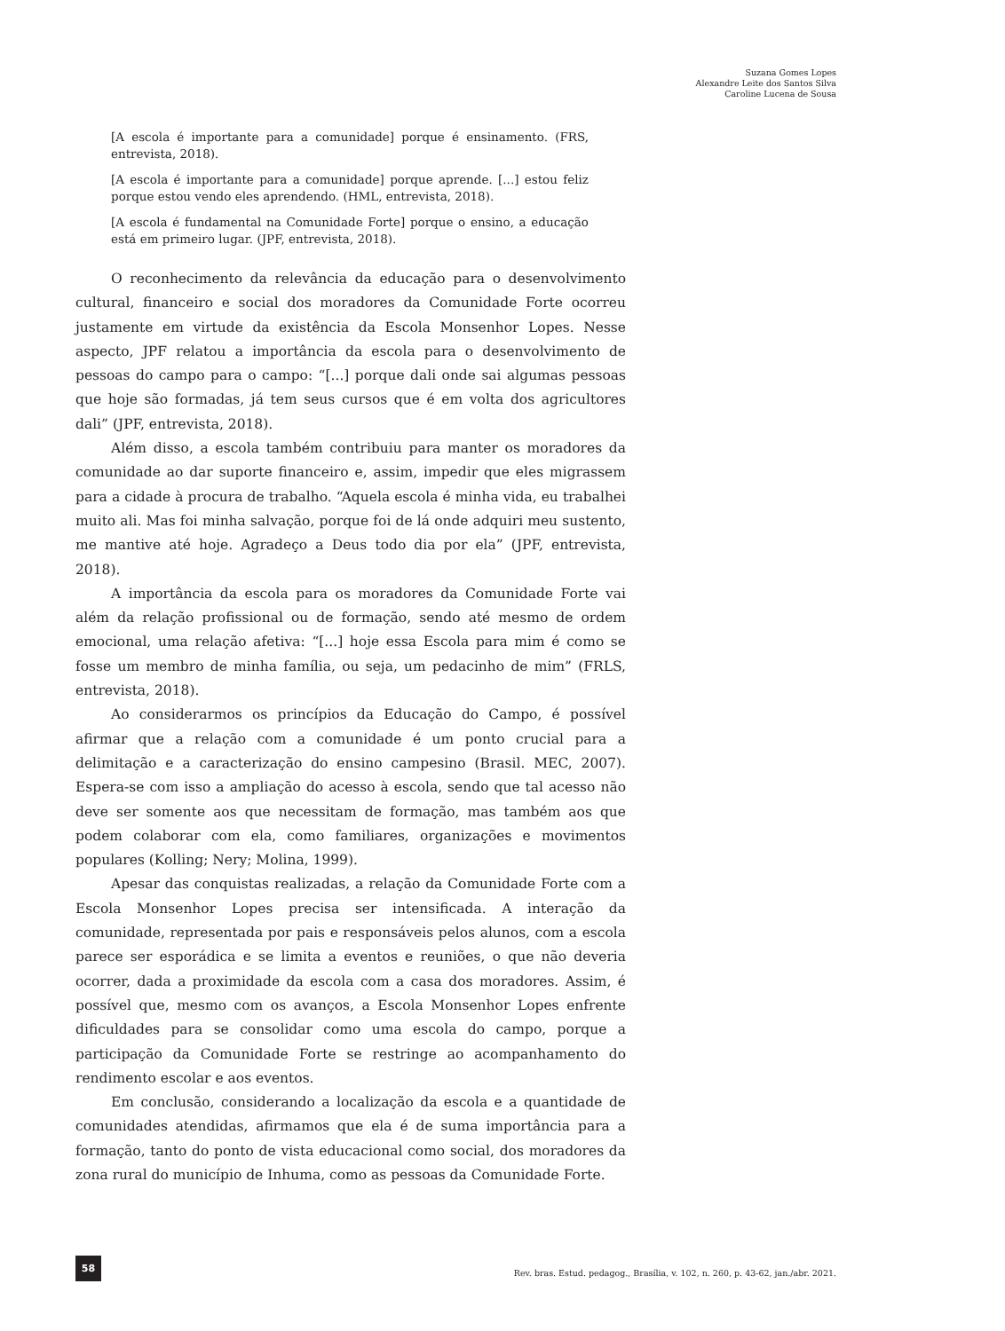Suzana Gomes Lopes
Alexandre Leite dos Santos Silva
Caroline Lucena de Sousa
[A escola é importante para a comunidade] porque é ensinamento. (FRS, entrevista, 2018).
[A escola é importante para a comunidade] porque aprende. [...] estou feliz porque estou vendo eles aprendendo. (HML, entrevista, 2018).
[A escola é fundamental na Comunidade Forte] porque o ensino, a educação está em primeiro lugar. (JPF, entrevista, 2018).
O reconhecimento da relevância da educação para o desenvolvimento cultural, financeiro e social dos moradores da Comunidade Forte ocorreu justamente em virtude da existência da Escola Monsenhor Lopes. Nesse aspecto, JPF relatou a importância da escola para o desenvolvimento de pessoas do campo para o campo: “[...] porque dali onde sai algumas pessoas que hoje são formadas, já tem seus cursos que é em volta dos agricultores dali” (JPF, entrevista, 2018).
Além disso, a escola também contribuiu para manter os moradores da comunidade ao dar suporte financeiro e, assim, impedir que eles migrassem para a cidade à procura de trabalho. “Aquela escola é minha vida, eu trabalhei muito ali. Mas foi minha salvação, porque foi de lá onde adquiri meu sustento, me mantive até hoje. Agradeço a Deus todo dia por ela” (JPF, entrevista, 2018).
A importância da escola para os moradores da Comunidade Forte vai além da relação profissional ou de formação, sendo até mesmo de ordem emocional, uma relação afetiva: “[...] hoje essa Escola para mim é como se fosse um membro de minha família, ou seja, um pedacinho de mim” (FRLS, entrevista, 2018).
Ao considerarmos os princípios da Educação do Campo, é possível afirmar que a relação com a comunidade é um ponto crucial para a delimitação e a caracterização do ensino campesino (Brasil. MEC, 2007). Espera-se com isso a ampliação do acesso à escola, sendo que tal acesso não deve ser somente aos que necessitam de formação, mas também aos que podem colaborar com ela, como familiares, organizações e movimentos populares (Kolling; Nery; Molina, 1999).
Apesar das conquistas realizadas, a relação da Comunidade Forte com a Escola Monsenhor Lopes precisa ser intensificada. A interação da comunidade, representada por pais e responsáveis pelos alunos, com a escola parece ser esporádica e se limita a eventos e reuniões, o que não deveria ocorrer, dada a proximidade da escola com a casa dos moradores. Assim, é possível que, mesmo com os avanços, a Escola Monsenhor Lopes enfrente dificuldades para se consolidar como uma escola do campo, porque a participação da Comunidade Forte se restringe ao acompanhamento do rendimento escolar e aos eventos.
Em conclusão, considerando a localização da escola e a quantidade de comunidades atendidas, afirmamos que ela é de suma importância para a formação, tanto do ponto de vista educacional como social, dos moradores da zona rural do município de Inhuma, como as pessoas da Comunidade Forte.
58
Rev. bras. Estud. pedagog., Brasília, v. 102, n. 260, p. 43-62, jan./abr. 2021.